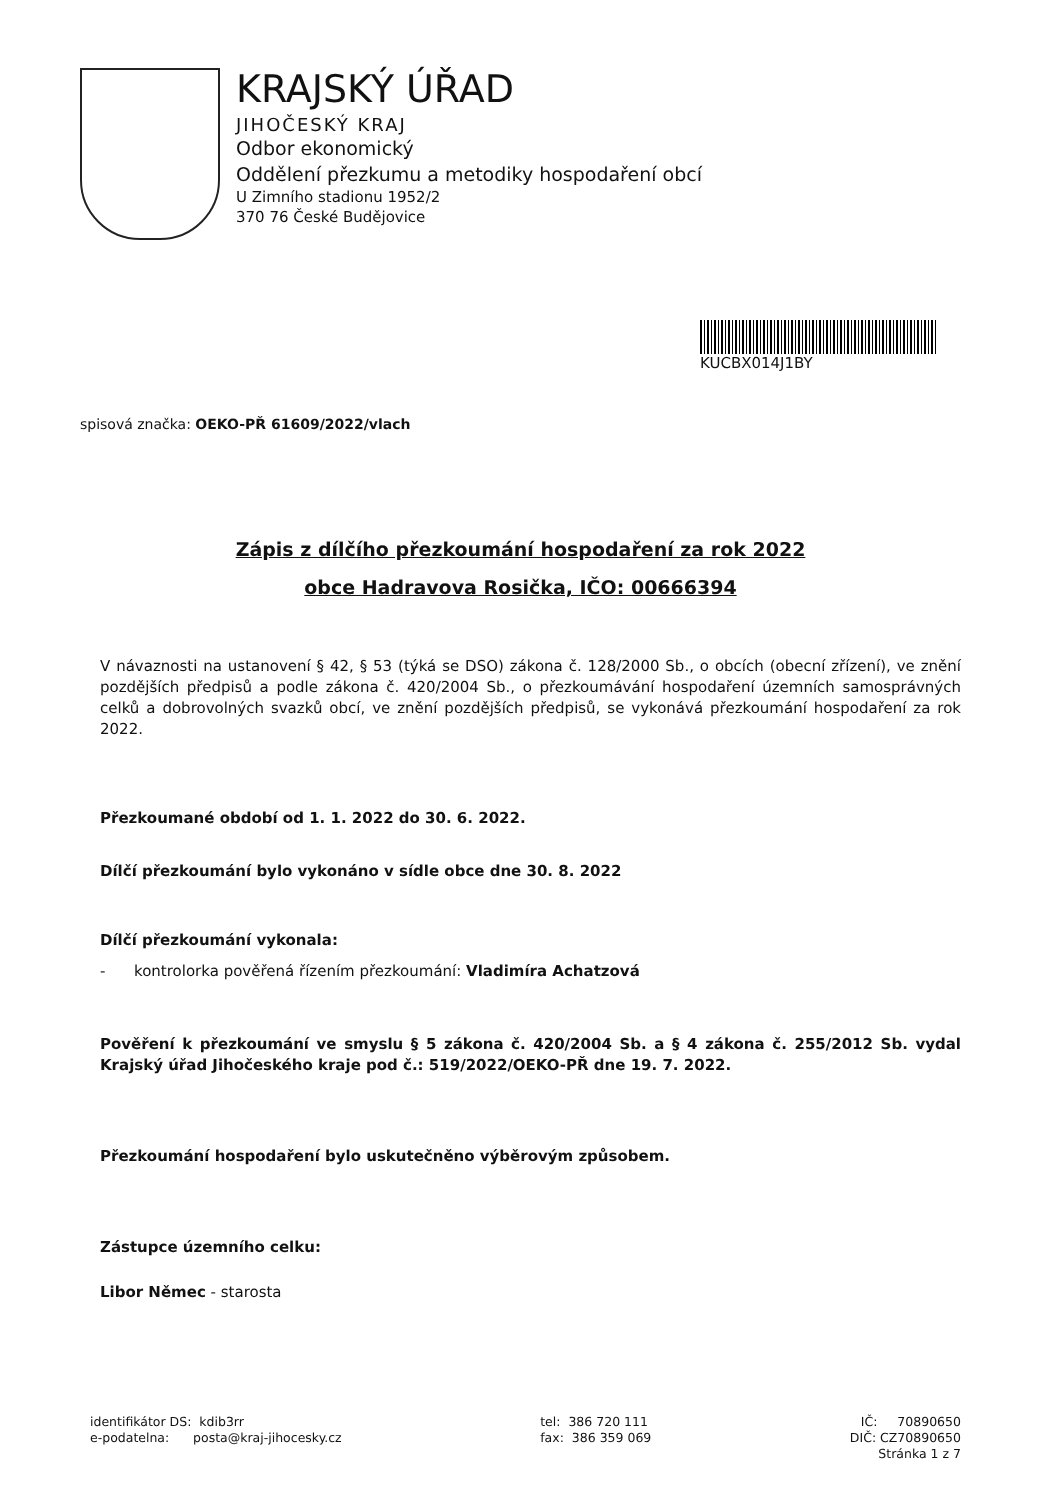KRAJSKÝ ÚŘAD
JIHOČESKÝ KRAJ
Odbor ekonomický
Oddělení přezkumu a metodiky hospodaření obcí
U Zimního stadionu 1952/2
370 76 České Budějovice
KUCBX014J1BY
spisová značka: OEKO-PŘ 61609/2022/vlach
Zápis z dílčího přezkoumání hospodaření za rok 2022
obce Hadravova Rosička, IČO: 00666394
V návaznosti na ustanovení § 42, § 53 (týká se DSO) zákona č. 128/2000 Sb., o obcích (obecní zřízení), ve znění pozdějších předpisů a podle zákona č. 420/2004 Sb., o přezkoumávání hospodaření územních samosprávných celků a dobrovolných svazků obcí, ve znění pozdějších předpisů, se vykonává přezkoumání hospodaření za rok 2022.
Přezkoumané období od 1. 1. 2022 do 30. 6. 2022.
Dílčí přezkoumání bylo vykonáno v sídle obce dne 30. 8. 2022
Dílčí přezkoumání vykonala:
- kontrolorka pověřená řízením přezkoumání: Vladimíra Achatzová
Pověření k přezkoumání ve smyslu § 5 zákona č. 420/2004 Sb. a § 4 zákona č. 255/2012 Sb. vydal Krajský úřad Jihočeského kraje pod č.: 519/2022/OEKO-PŘ dne 19. 7. 2022.
Přezkoumání hospodaření bylo uskutečněno výběrovým způsobem.
Zástupce územního celku:
Libor Němec - starosta
identifikátor DS: kdib3rr
e-podatelna: posta@kraj-jihocesky.cz
tel: 386 720 111
fax: 386 359 069
IČ: 70890650
DIČ: CZ70890650
Stránka 1 z 7